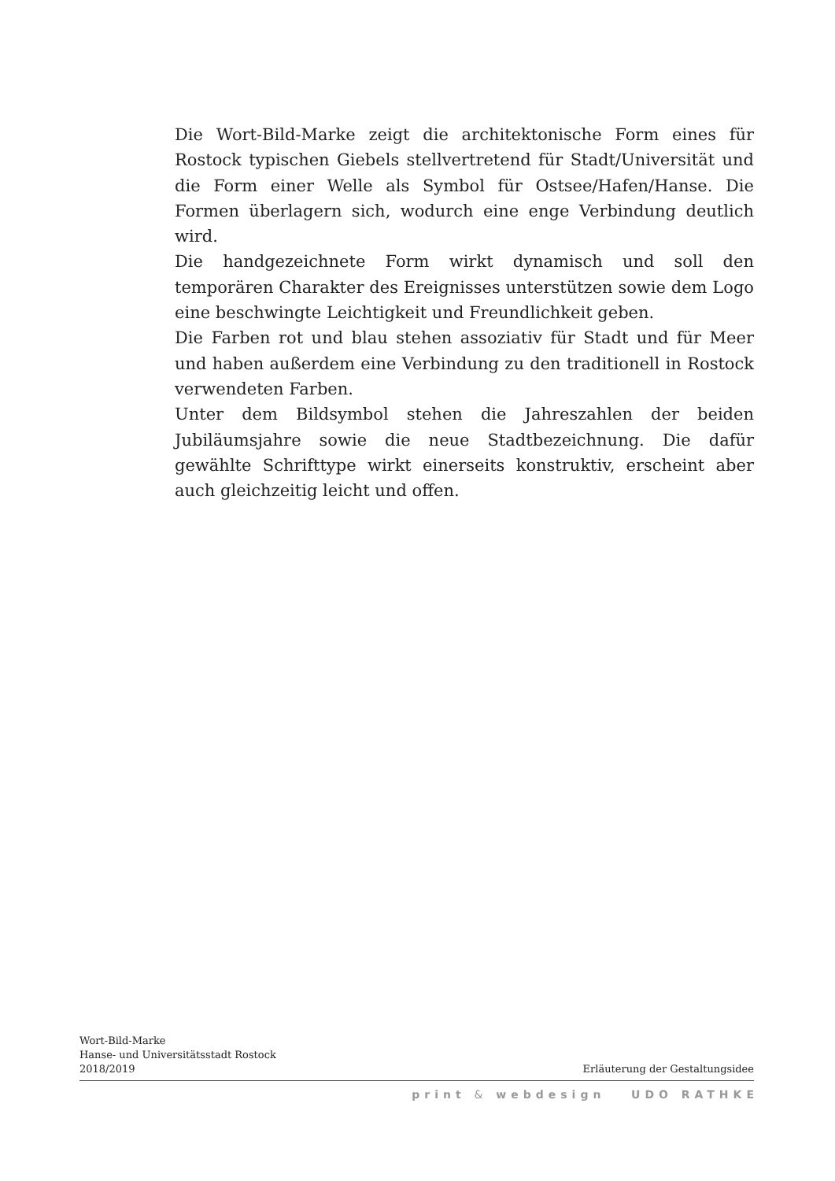Die Wort-Bild-Marke zeigt die architektonische Form eines für Rostock typischen Giebels stellvertretend für Stadt/Universität und die Form einer Welle als Symbol für Ostsee/Hafen/Hanse. Die Formen überlagern sich, wodurch eine enge Verbindung deutlich wird.
Die handgezeichnete Form wirkt dynamisch und soll den temporären Charakter des Ereignisses unterstützen sowie dem Logo eine beschwingte Leichtigkeit und Freundlichkeit geben.
Die Farben rot und blau stehen assoziativ für Stadt und für Meer und haben außerdem eine Verbindung zu den traditionell in Rostock verwendeten Farben.
Unter dem Bildsymbol stehen die Jahreszahlen der beiden Jubiläumsjahre sowie die neue Stadtbezeichnung. Die dafür gewählte Schrifttype wirkt einerseits konstruktiv, erscheint aber auch gleichzeitig leicht und offen.
Wort-Bild-Marke
Hanse- und Universitätsstadt Rostock
2018/2019
Erläuterung der Gestaltungsidee
print & webdesign UDO RATHKE